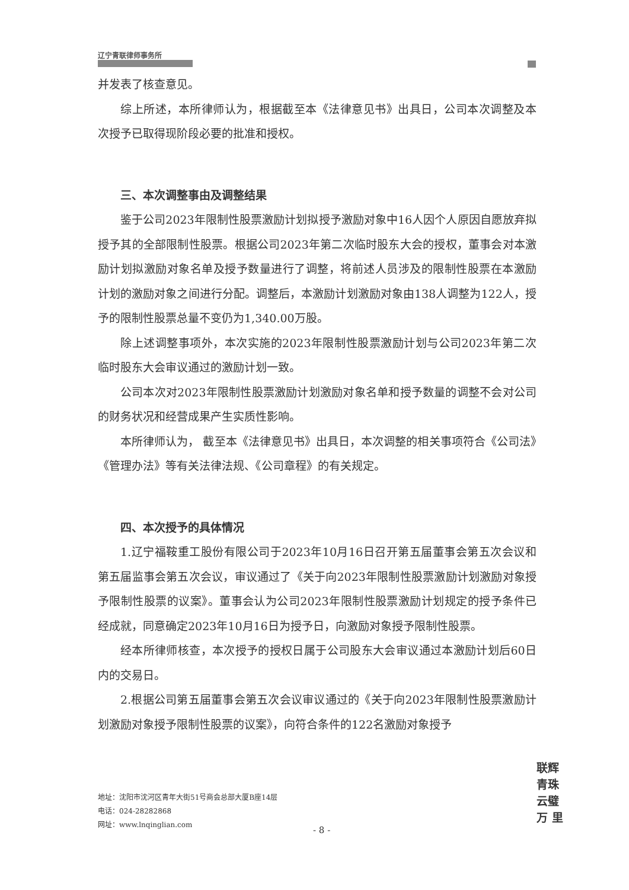辽宁青联律师事务所
并发表了核查意见。
综上所述，本所律师认为，根据截至本《法律意见书》出具日，公司本次调整及本次授予已取得现阶段必要的批准和授权。
三、本次调整事由及调整结果
鉴于公司2023年限制性股票激励计划拟授予激励对象中16人因个人原因自愿放弃拟授予其的全部限制性股票。根据公司2023年第二次临时股东大会的授权，董事会对本激励计划拟激励对象名单及授予数量进行了调整，将前述人员涉及的限制性股票在本激励计划的激励对象之间进行分配。调整后，本激励计划激励对象由138人调整为122人，授予的限制性股票总量不变仍为1,340.00万股。
除上述调整事项外，本次实施的2023年限制性股票激励计划与公司2023年第二次临时股东大会审议通过的激励计划一致。
公司本次对2023年限制性股票激励计划激励对象名单和授予数量的调整不会对公司的财务状况和经营成果产生实质性影响。
本所律师认为， 截至本《法律意见书》出具日，本次调整的相关事项符合《公司法》《管理办法》等有关法律法规、《公司章程》的有关规定。
四、本次授予的具体情况
1.辽宁福鞍重工股份有限公司于2023年10月16日召开第五届董事会第五次会议和第五届监事会第五次会议，审议通过了《关于向2023年限制性股票激励计划激励对象授予限制性股票的议案》。董事会认为公司2023年限制性股票激励计划规定的授予条件已经成就，同意确定2023年10月16日为授予日，向激励对象授予限制性股票。
经本所律师核查，本次授予的授权日属于公司股东大会审议通过本激励计划后60日内的交易日。
2.根据公司第五届董事会第五次会议审议通过的《关于向2023年限制性股票激励计划激励对象授予限制性股票的议案》，向符合条件的122名激励对象授予
联辉 青珠 云璧 万 里
地址：沈阳市沈河区青年大街51号商会总部大厦B座14层
电话：024-28282868
网址：www.lnqinglian.com
- 8 -